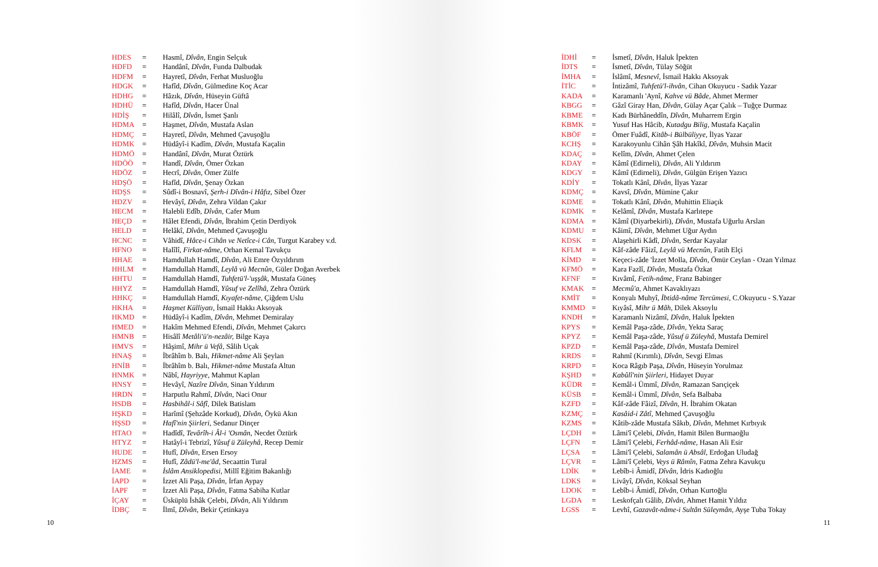| HDES | = | Hasmî, Dîvân, Engin Selçuk |
| HDFD | = | Handânî, Dîvân, Funda Dalbudak |
| HDFM | = | Hayretî, Dîvân, Ferhat Musluoğlu |
| HDGK | = | Hafîd, Dîvân, Gülmedine Koç Acar |
| HDHG | = | Hâzık, Dîvân, Hüseyin Güftâ |
| HDHÜ | = | Hafîd, Dîvân, Hacer Ünal |
| HDİŞ | = | Hilâlî, Dîvân, İsmet Şanlı |
| HDMA | = | Haşmet, Dîvân, Mustafa Aslan |
| HDMÇ | = | Hayretî, Dîvân, Mehmed Çavuşoğlu |
| HDMK | = | Hüdâyî-i Kadîm, Dîvân, Mustafa Kaçalin |
| HDMÖ | = | Handânî, Dîvân, Murat Öztürk |
| HDÖÖ | = | Handî, Dîvân, Ömer Özkan |
| HDÖZ | = | Hecrî, Dîvân, Ömer Zülfe |
| HDŞÖ | = | Hafîd, Dîvân, Şenay Özkan |
| HDŞS | = | Sûdî-i Bosnavî, Şerh-i Dîvân-i Hâfız, Sibel Özer |
| HDZV | = | Hevâyî, Dîvân, Zehra Vildan Çakır |
| HECM | = | Halebli Edîb, Dîvân, Cafer Mum |
| HEÇD | = | Hâlet Efendi, Dîvân, İbrahim Çetin Derdiyok |
| HELD | = | Helâkî, Dîvân, Mehmed Çavuşoğlu |
| HCNC | = | Vâhidî, Hâce-i Cihân ve Netîce-i Cân , Turgut Karabey v.d. |
| HFNO | = | Halîlî, Firkat-nâme , Orhan Kemal Tavukçu |
| HHAE | = | Hamdullah Hamdî, Dîvân, Ali Emre Özyıldırım |
| HHLM | = | Hamdullah Hamdî, Leylâ vü Mecnûn , Güler Doğan Averbek |
| HHTU | = | Hamdullah Hamdî, Tuhfetü'l-'uşşâk , Mustafa Güneş |
| HHYZ | = | Hamdullah Hamdî, Yûsuf ve Zelîhâ, Zehra Öztürk |
| HHKÇ | = | Hamdullah Hamdî, Kıyafet-nâme, Çiğdem Uslu |
| HKHA | = | Haşmet Külliyatı, İsmail Hakkı Aksoyak |
| HKMD | = | Hüdâyî-i Kadîm, Dîvân, Mehmet Demiralay |
| HMED | = | Hakîm Mehmed Efendi, Dîvân, Mehmet Çakırcı |
| HMNB | = | Hisâlî Metâli'ü'n-nezâir, Bilge Kaya |
| HMVS | = | Hâşimî, Mihr ü Vefâ, Sâlih Uçak |
| HNAŞ | = | İbrâhîm b. Balı, Hikmet-nâme Ali Şeylan |
| HNİB | = | İbrâhîm b. Balı, Hikmet-nâme Mustafa Altun |
| HNMK | = | Nâbî, Hayriyye, Mahmut Kaplan |
| HNSY | = | Hevâyî, Nazîre Dîvân, Sinan Yıldırım |
| HRDN | = | Harputlu Rahmî, Dîvân , Naci Onur |
| HSDB | = | Hasbihâl-i Sâfî, Dilek Batislam |
| HŞKD | = | Harîmî (Şehzâde Korkud), Dîvân, Öykü Akın |
| HŞSD | = | Hafî'nin Şiirleri, Sedanur Dinçer |
| HTAO | = | Hadîdî, Tevârîh-i Âl-i 'Osmân , Necdet Öztürk |
| HTYZ | = | Hatâyî-i Tebrizî, Yûsuf ü Züleyhâ, Recep Demir |
| HUDE | = | Hufî, Dîvân, Ersen Ersoy |
| HZMS | = | Hufî, Zâdü'l-me'âd , Secaattin Tural |
| İAME | = | İslâm Ansiklopedisi , Millî Eğitim Bakanlığı |
| İAPD | = | İzzet Ali Paşa, Dîvân, İrfan Aypay |
| İAPF | = | İzzet Ali Paşa, Dîvân, Fatma Sabiha Kutlar |
| İÇAY | = | Üsküplü İshâk Çelebi, Dîvân, Ali Yıldırım |
| İDBÇ | = | İlmî, Dîvân, Bekir Çetinkaya |
10
| İDHİ | = | İsmetî, Dîvân, Haluk İpekten |
| İDTS | = | İsmetî, Dîvân, Tülay Söğüt |
| İMHA | = | İslâmî, Mesnevî, İsmail Hakkı Aksoyak |
| İTİC | = | İntizâmî, Tuhfetü'l-ihvân , Cihan Okuyucu - Sadık Yazar |
| KADA | = | Karamanlı 'Aynî, Kahve vü Bâde, Ahmet Mermer |
| KBGG | = | Gâzî Giray Han, Dîvân, Gülay Açar Çalık – Tuğçe Durmaz |
| KBME | = | Kadı Bürhâneddîn, Dîvân, Muharrem Ergin |
| KBMK | = | Yusuf Has Hâcib, Kutadgu Bilig, Mustafa Kaçalin |
| KBÖF | = | Ömer Fuâdî, Kitâb-i Bülbüliyye, İlyas Yazar |
| KCHŞ | = | Karakoyunlu Cihân Şâh Hakîkî, Dîvân, Muhsin Macit |
| KDAÇ | = | Kelîm, Dîvân, Ahmet Çelen |
| KDAY | = | Kâmî (Edirneli), Dîvân , Ali Yıldırım |
| KDGY | = | Kâmî (Edirneli), Dîvân, Gülgün Erişen Yazıcı |
| KDİY | = | Tokatlı Kânî, Dîvân, İlyas Yazar |
| KDMÇ | = | Kavsî, Dîvân, Mümine Çakır |
| KDME | = | Tokatlı Kânî, Dîvân, Muhittin Eliaçık |
| KDMK | = | Kelâmî, Dîvân, Mustafa Karlıtepe |
| KDMA | = | Kâmî (Diyarbekirli), Dîvân , Mustafa Uğurlu Arslan |
| KDMU | = | Kâimî, Dîvân, Mehmet Uğur Aydın |
| KDSK | = | Alaşehirli Kâdî, Dîvân, Serdar Kayalar |
| KFLM | = | Kâf-zâde Fâizî, Leylâ vü Mecnûn, Fatih Elçi |
| KİMD | = | Keçeci-zâde 'İzzet Molla, Dîvân, Ömür Ceylan - Ozan Yılmaz |
| KFMÖ | = | Kara Fazlî, Dîvân, Mustafa Özkat |
| KFNF | = | Kıvâmî, Fetih-nâme , Franz Babinger |
| KMAK | = | Mecmû'a, Ahmet Kavaklıyazı |
| KMİT | = | Konyalı Muhyî, İbtidâ-nâme Tercümesi, C.Okuyucu - S.Yazar |
| KMMD | = | Kıyâsî, Mihr ü Mâh, Dilek Aksoylu |
| KNDH | = | Karamanlı Nizâmî, Dîvân, Haluk İpekten |
| KPYS | = | Kemâl Paşa-zâde, Dîvân, Yekta Saraç |
| KPYZ | = | Kemâl Paşa-zâde, Yûsuf ü Züleyhâ, Mustafa Demirel |
| KPZD | = | Kemâl Paşa-zâde, Dîvân, Mustafa Demirel |
| KRDS | = | Rahmî (Kırımlı), Dîvân, Sevgi Elmas |
| KRPD | = | Koca Râgıb Paşa, Dîvân, Hüseyin Yorulmaz |
| KŞHD | = | Kabûlî'nin Şiirleri, Hidayet Duyar |
| KÜDR | = | Kemâl-i Ümmî, Dîvân, Ramazan Sarıçiçek |
| KÜSB | = | Kemâl-i Ümmî, Dîvân, Sefa Balbaba |
| KZFD | = | Kâf-zâde Fâizî, Dîvân, H. İbrahim Okatan |
| KZMÇ | = | Kasâid-i Zâtî, Mehmed Çavuşoğlu |
| KZMS | = | Kâtib-zâde Mustafa Sâkıb, Dîvân, Mehmet Kırbıyık |
| LÇDH | = | Lâmi'î Çelebi, Dîvân, Hamit Bilen Burmaoğlu |
| LÇFN | = | Lâmi'î Çelebi, Ferhâd-nâme, Hasan Ali Esir |
| LÇSA | = | Lâmi'î Çelebi, Salamân ü Absâl, Erdoğan Uludağ |
| LÇVR | = | Lâmi'î Çelebi, Veys ü Râmîn, Fatma Zehra Kavukçu |
| LDİK | = | Lebîb-i Âmidî, Dîvân, İdris Kadıoğlu |
| LDKS | = | Livâyî, Dîvân, Köksal Seyhan |
| LDOK | = | Lebîb-i Âmidî, Dîvân, Orhan Kurtoğlu |
| LGDA | = | Leskofçalı Gâlib, Dîvân, Ahmet Hamit Yıldız |
| LGSS | = | Levhî, Gazavât-nâme-i Sultân Süleymân, Ayşe Tuba Tokay |
11